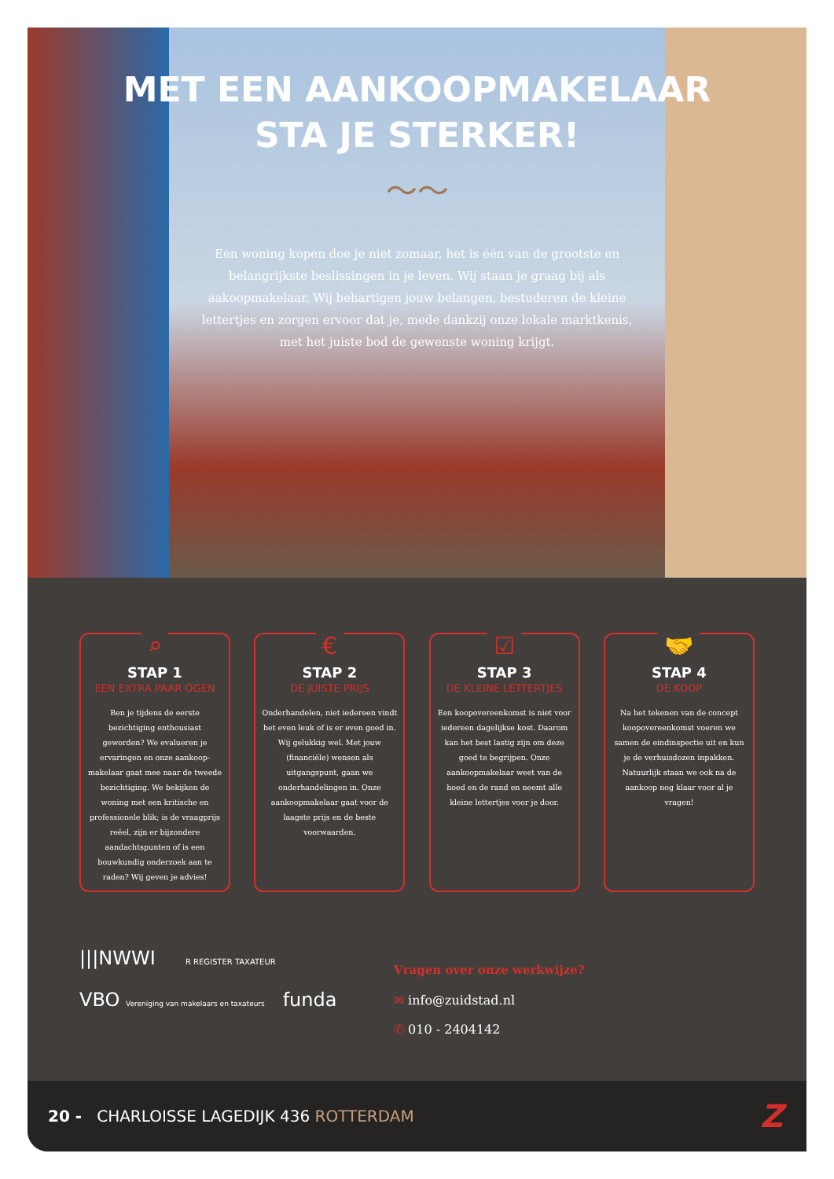MET EEN AANKOOPMAKELAAR
STA JE STERKER!
～～
Een woning kopen doe je niet zomaar, het is één van de grootste en belangrijkste beslissingen in je leven. Wij staan je graag bij als aakoopmakelaar. Wij behartigen jouw belangen, bestuderen de kleine lettertjes en zorgen ervoor dat je, mede dankzij onze lokale marktkenis, met het juiste bod de gewenste woning krijgt.
⌕
STAP 1
EEN EXTRA PAAR OGEN
Ben je tijdens de eerste bezichtiging enthousiast geworden? We evalueren je ervaringen en onze aankoop-makelaar gaat mee naar de tweede bezichtiging. We bekijken de woning met een kritische en professionele blik; is de vraagprijs reëel, zijn er bijzondere aandachtspunten of is een bouwkundig onderzoek aan te raden? Wij geven je advies!
€
STAP 2
DE JUISTE PRIJS
Onderhandelen, niet iedereen vindt het even leuk of is er even goed in. Wij gelukkig wel. Met jouw (financiële) wensen als uitgangspunt, gaan we onderhandelingen in. Onze aankoopmakelaar gaat voor de laagste prijs en de beste voorwaarden.
☑
STAP 3
DE KLEINE LETTERTJES
Een koopovereenkomst is niet voor iedereen dagelijkse kost. Daarom kan het best lastig zijn om deze goed te begrijpen. Onze aankoopmakelaar weet van de hoed en de rand en neemt alle kleine lettertjes voor je door.
🤝
STAP 4
DE KOOP
Na het tekenen van de concept koopovereenkomst voeren we samen de eindinspectie uit en kun je de verhuisdozen inpakken. Natuurlijk staan we ook na de aankoop nog klaar voor al je vragen!
|||NWWI R REGISTER TAXATEUR
VBO Vereniging van makelaars en taxateurs funda
Vragen over onze werkwijze?
✉ info@zuidstad.nl
✆ 010 - 2404142
20 - CHARLOISSE LAGEDIJK 436 ROTTERDAM
Z